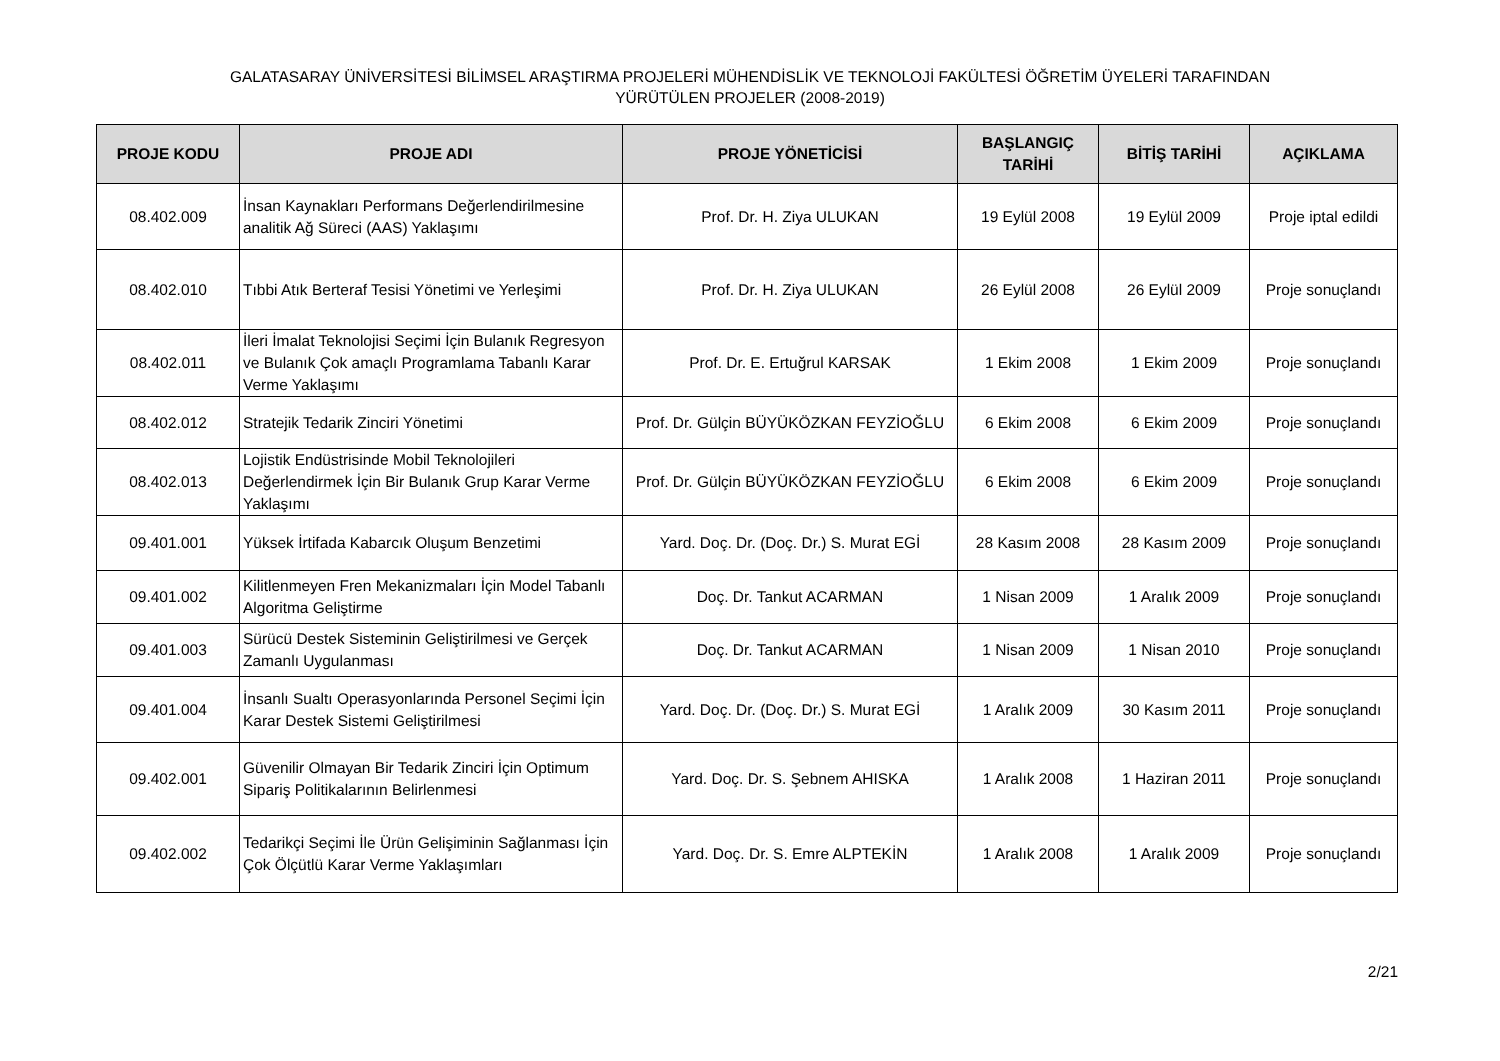GALATASARAY ÜNİVERSİTESİ BİLİMSEL ARAŞTIRMA PROJELERİ MÜHENDİSLİK VE TEKNOLOJİ FAKÜLTESİ ÖĞRETİM ÜYELERİ TARAFINDAN
YÜRÜTÜLEN PROJELER (2008-2019)
| PROJE KODU | PROJE ADI | PROJE YÖNETİCİSİ | BAŞLANGIÇ TARİHİ | BİTİŞ TARİHİ | AÇIKLAMA |
| --- | --- | --- | --- | --- | --- |
| 08.402.009 | İnsan Kaynakları Performans Değerlendirilmesine analitik Ağ Süreci (AAS) Yaklaşımı | Prof. Dr. H. Ziya ULUKAN | 19 Eylül 2008 | 19 Eylül 2009 | Proje iptal edildi |
| 08.402.010 | Tıbbi Atık Berteraf Tesisi Yönetimi ve Yerleşimi | Prof. Dr. H. Ziya ULUKAN | 26 Eylül 2008 | 26 Eylül 2009 | Proje sonuçlandı |
| 08.402.011 | İleri İmalat Teknolojisi Seçimi İçin Bulanık Regresyon ve Bulanık Çok amaçlı Programlama Tabanlı Karar Verme Yaklaşımı | Prof. Dr. E. Ertuğrul KARSAK | 1 Ekim 2008 | 1 Ekim 2009 | Proje sonuçlandı |
| 08.402.012 | Stratejik Tedarik Zinciri Yönetimi | Prof. Dr. Gülçin BÜYÜKÖZKAN FEYZİOĞLU | 6 Ekim 2008 | 6 Ekim 2009 | Proje sonuçlandı |
| 08.402.013 | Lojistik Endüstrisinde Mobil Teknolojileri Değerlendirmek İçin Bir Bulanık Grup Karar Verme Yaklaşımı | Prof. Dr. Gülçin BÜYÜKÖZKAN FEYZİOĞLU | 6 Ekim 2008 | 6 Ekim 2009 | Proje sonuçlandı |
| 09.401.001 | Yüksek İrtifada Kabarcık Oluşum Benzetimi | Yard. Doç. Dr. (Doç. Dr.) S. Murat EGİ | 28 Kasım 2008 | 28 Kasım 2009 | Proje sonuçlandı |
| 09.401.002 | Kilitlenmeyen Fren Mekanizmaları İçin Model Tabanlı Algoritma Geliştirme | Doç. Dr. Tankut ACARMAN | 1 Nisan 2009 | 1 Aralık 2009 | Proje sonuçlandı |
| 09.401.003 | Sürücü Destek Sisteminin Geliştirilmesi ve Gerçek Zamanlı Uygulanması | Doç. Dr. Tankut ACARMAN | 1 Nisan 2009 | 1 Nisan 2010 | Proje sonuçlandı |
| 09.401.004 | İnsanlı Sualtı Operasyonlarında Personel Seçimi İçin Karar Destek Sistemi Geliştirilmesi | Yard. Doç. Dr. (Doç. Dr.) S. Murat EGİ | 1 Aralık 2009 | 30 Kasım 2011 | Proje sonuçlandı |
| 09.402.001 | Güvenilir Olmayan Bir Tedarik Zinciri İçin Optimum Sipariş Politikalarının Belirlenmesi | Yard. Doç. Dr. S. Şebnem AHISKA | 1 Aralık 2008 | 1 Haziran 2011 | Proje sonuçlandı |
| 09.402.002 | Tedarikçi Seçimi İle Ürün Gelişiminin Sağlanması İçin Çok Ölçütlü Karar Verme Yaklaşımları | Yard. Doç. Dr. S. Emre ALPTEKİN | 1 Aralık 2008 | 1 Aralık 2009 | Proje sonuçlandı |
2/21